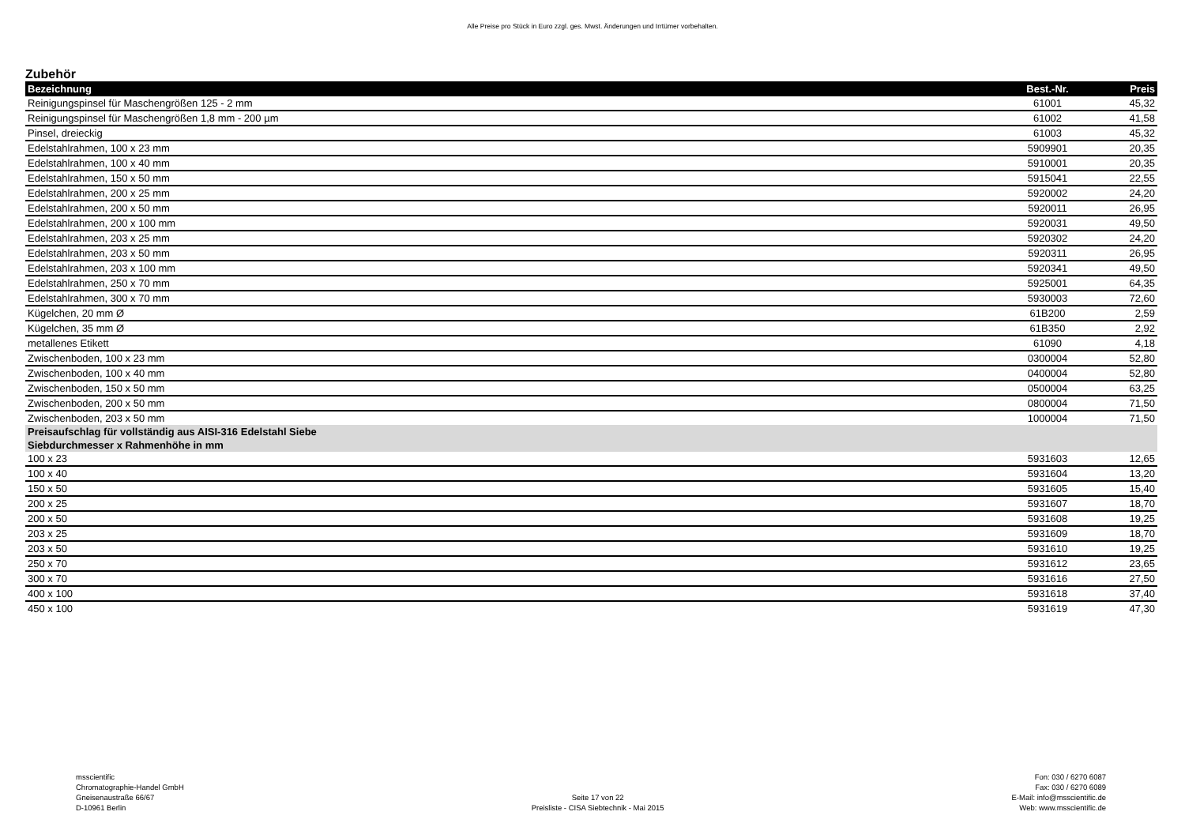Alle Preise pro Stück in Euro zzgl. ges. Mwst. Änderungen und Irrtümer vorbehalten.
Zubehör
| Bezeichnung | Best.-Nr. | Preis |
| --- | --- | --- |
| Reinigungspinsel für Maschengrößen 125 - 2 mm | 61001 | 45,32 |
| Reinigungspinsel für Maschengrößen 1,8 mm - 200 µm | 61002 | 41,58 |
| Pinsel, dreieckig | 61003 | 45,32 |
| Edelstahlrahmen, 100 x 23 mm | 5909901 | 20,35 |
| Edelstahlrahmen, 100 x 40 mm | 5910001 | 20,35 |
| Edelstahlrahmen, 150 x 50 mm | 5915041 | 22,55 |
| Edelstahlrahmen, 200 x 25 mm | 5920002 | 24,20 |
| Edelstahlrahmen, 200 x 50 mm | 5920011 | 26,95 |
| Edelstahlrahmen, 200 x 100 mm | 5920031 | 49,50 |
| Edelstahlrahmen, 203 x 25 mm | 5920302 | 24,20 |
| Edelstahlrahmen, 203 x 50 mm | 5920311 | 26,95 |
| Edelstahlrahmen, 203 x 100 mm | 5920341 | 49,50 |
| Edelstahlrahmen, 250 x 70 mm | 5925001 | 64,35 |
| Edelstahlrahmen, 300 x 70 mm | 5930003 | 72,60 |
| Kügelchen, 20 mm Ø | 61B200 | 2,59 |
| Kügelchen, 35 mm Ø | 61B350 | 2,92 |
| metallenes Etikett | 61090 | 4,18 |
| Zwischenboden, 100 x 23 mm | 0300004 | 52,80 |
| Zwischenboden, 100 x 40 mm | 0400004 | 52,80 |
| Zwischenboden, 150 x 50 mm | 0500004 | 63,25 |
| Zwischenboden, 200 x 50 mm | 0800004 | 71,50 |
| Zwischenboden, 203 x 50 mm | 1000004 | 71,50 |
| Preisaufschlag für vollständig aus AISI-316 Edelstahl Siebe Siebdurchmesser x Rahmenhöhe in mm | | |
| 100 x 23 | 5931603 | 12,65 |
| 100 x 40 | 5931604 | 13,20 |
| 150 x 50 | 5931605 | 15,40 |
| 200 x 25 | 5931607 | 18,70 |
| 200 x 50 | 5931608 | 19,25 |
| 203 x 25 | 5931609 | 18,70 |
| 203 x 50 | 5931610 | 19,25 |
| 250 x 70 | 5931612 | 23,65 |
| 300 x 70 | 5931616 | 27,50 |
| 400 x 100 | 5931618 | 37,40 |
| 450 x 100 | 5931619 | 47,30 |
msscientific
Chromatographie-Handel GmbH
Gneisenaustraße 66/67
D-10961 Berlin
Seite 17 von 22
Preisliste - CISA Siebtechnik - Mai 2015
Fon: 030 / 6270 6087
Fax: 030 / 6270 6089
E-Mail: info@msscientific.de
Web: www.msscientific.de